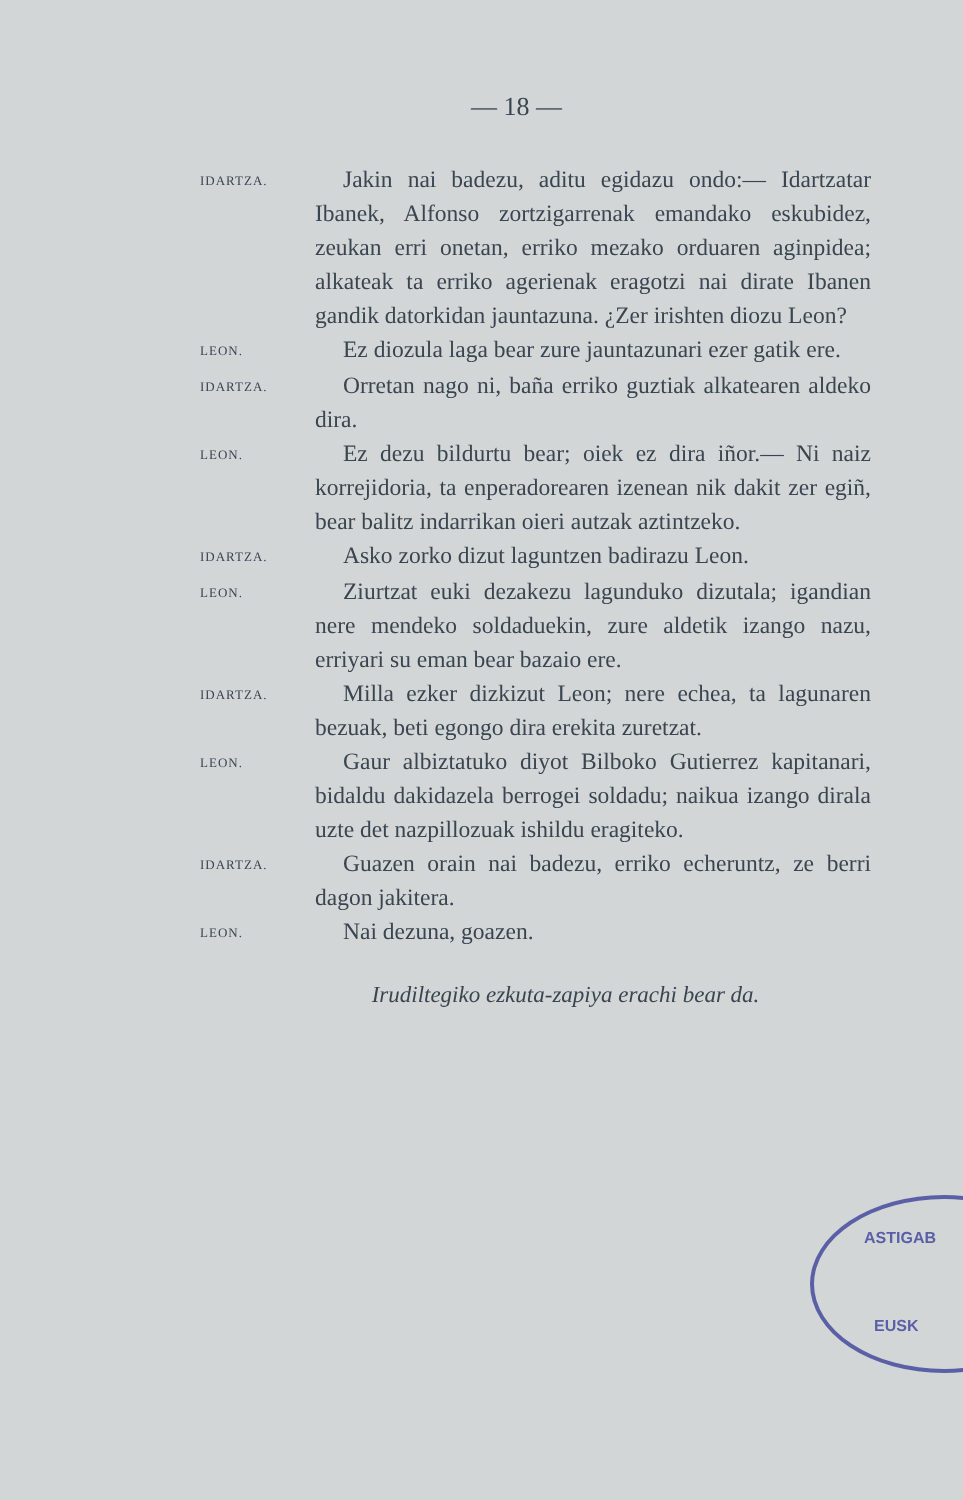— 18 —
IDARTZA.
Jakin nai badezu, aditu egidazu ondo:— Idartzatar Ibanek, Alfonso zortzigarrenak emandako eskubidez, zeukan erri onetan, erriko mezako orduaren aginpidea; alkateak ta erriko agerienak eragotzi nai dirate Ibanen gandik datorkidan jauntazuna. ¿Zer irishten diozu Leon?
LEON.
Ez diozula laga bear zure jauntazunari ezer gatik ere.
IDARTZA.
Orretan nago ni, baña erriko guztiak alkatearen aldeko dira.
LEON.
Ez dezu bildurtu bear; oiek ez dira iñor.— Ni naiz korrejidoria, ta enperadorearen izenean nik dakit zer egiñ, bear balitz indarrikan oieri autzak aztintzeko.
IDARTZA.
Asko zorko dizut laguntzen badirazu Leon.
LEON.
Ziurtzat euki dezakezu lagunduko dizutala; igandian nere mendeko soldaduekin, zure aldetik izango nazu, erriyari su eman bear bazaio ere.
IDARTZA.
Milla ezker dizkizut Leon; nere echea, ta lagunaren bezuak, beti egongo dira erekita zuretzat.
LEON.
Gaur albiztatuko diyot Bilboko Gutierrez kapitanari, bidaldu dakidazela berrogei soldadu; naikua izango dirala uzte det nazpillozuak ishildu eragiteko.
IDARTZA.
Guazen orain nai badezu, erriko echeruntz, ze berri dagon jakitera.
LEON.
Nai dezuna, goazen.
Irudiltegiko ezkuta-zapiya erachi bear da.
ASTIGAB
EUSK